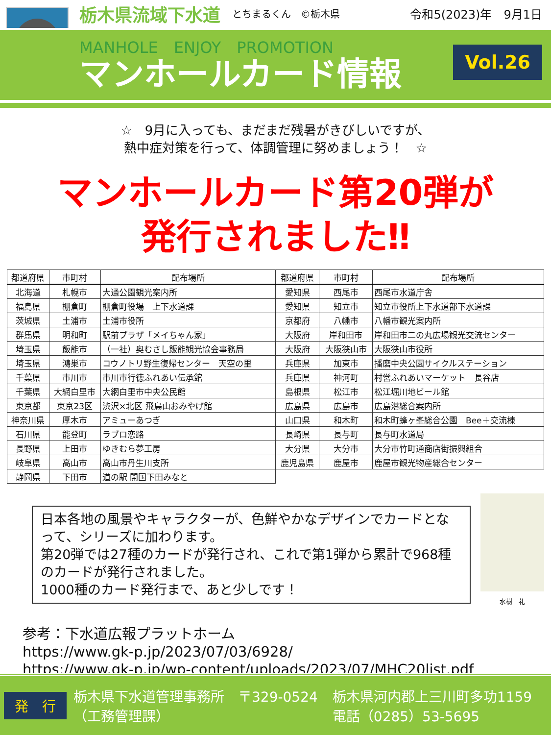栃木県流域下水道 とちまるくん　©栃木県 令和5(2023)年　9月1日
MANHOLE　ENJOY　PROMOTION
マンホールカード情報
Vol.26
☆　9月に入っても、まだまだ残暑がきびしいですが、
熱中症対策を行って、体調管理に努めましょう！　☆
マンホールカード第20弾が
発行されました‼
| 都道府県 | 市町村 | 配布場所 |
| --- | --- | --- |
| 北海道 | 札幌市 | 大通公園観光案内所 |
| 福島県 | 棚倉町 | 棚倉町役場 上下水道課 |
| 茨城県 | 土浦市 | 土浦市役所 |
| 群馬県 | 明和町 | 駅前プラザ「メイちゃん家」 |
| 埼玉県 | 飯能市 | （一社）奥むさし飯能観光協会事務局 |
| 埼玉県 | 鴻巣市 | コウノトリ野生復帰センター 天空の里 |
| 千葉県 | 市川市 | 市川市行徳ふれあい伝承館 |
| 千葉県 | 大網白里市 | 大網白里市中央公民館 |
| 東京都 | 東京23区 | 渋沢×北区 飛鳥山おみやげ館 |
| 神奈川県 | 厚木市 | アミューあつぎ |
| 石川県 | 能登町 | ラブロ恋路 |
| 長野県 | 上田市 | ゆきむら夢工房 |
| 岐阜県 | 高山市 | 高山市丹生川支所 |
| 静岡県 | 下田市 | 道の駅 開国下田みなと |
| 都道府県 | 市町村 | 配布場所 |
| --- | --- | --- |
| 愛知県 | 西尾市 | 西尾市水道庁舎 |
| 愛知県 | 知立市 | 知立市役所上下水道部下水道課 |
| 京都府 | 八幡市 | 八幡市観光案内所 |
| 大阪府 | 岸和田市 | 岸和田市二の丸広場観光交流センター |
| 大阪府 | 大阪狭山市 | 大阪狭山市役所 |
| 兵庫県 | 加東市 | 播磨中央公園サイクルステーション |
| 兵庫県 | 神河町 | 村営ふれあいマーケット 長谷店 |
| 島根県 | 松江市 | 松江堀川地ビール館 |
| 広島県 | 広島市 | 広島港総合案内所 |
| 山口県 | 和木町 | 和木町蜂ヶ峯総合公園 Bee＋交流棟 |
| 長崎県 | 長与町 | 長与町水道局 |
| 大分県 | 大分市 | 大分市竹町通商店街振興組合 |
| 鹿児島県 | 鹿屋市 | 鹿屋市観光物産総合センター |
日本各地の風景やキャラクターが、色鮮やかなデザインでカードとなって、シリーズに加わります。
第20弾では27種のカードが発行され、これで第1弾から累計で968種のカードが発行されました。
1000種のカード発行まで、あと少しです！
水樹　礼
参考：下水道広報プラットホーム
https://www.gk-p.jp/2023/07/03/6928/
https://www.gk-p.jp/wp-content/uploads/2023/07/MHC20list.pdf
発　行 栃木県下水道管理事務所　〒329-0524
（工務管理課） 栃木県河内郡上三川町多功1159
電話（0285）53-5695